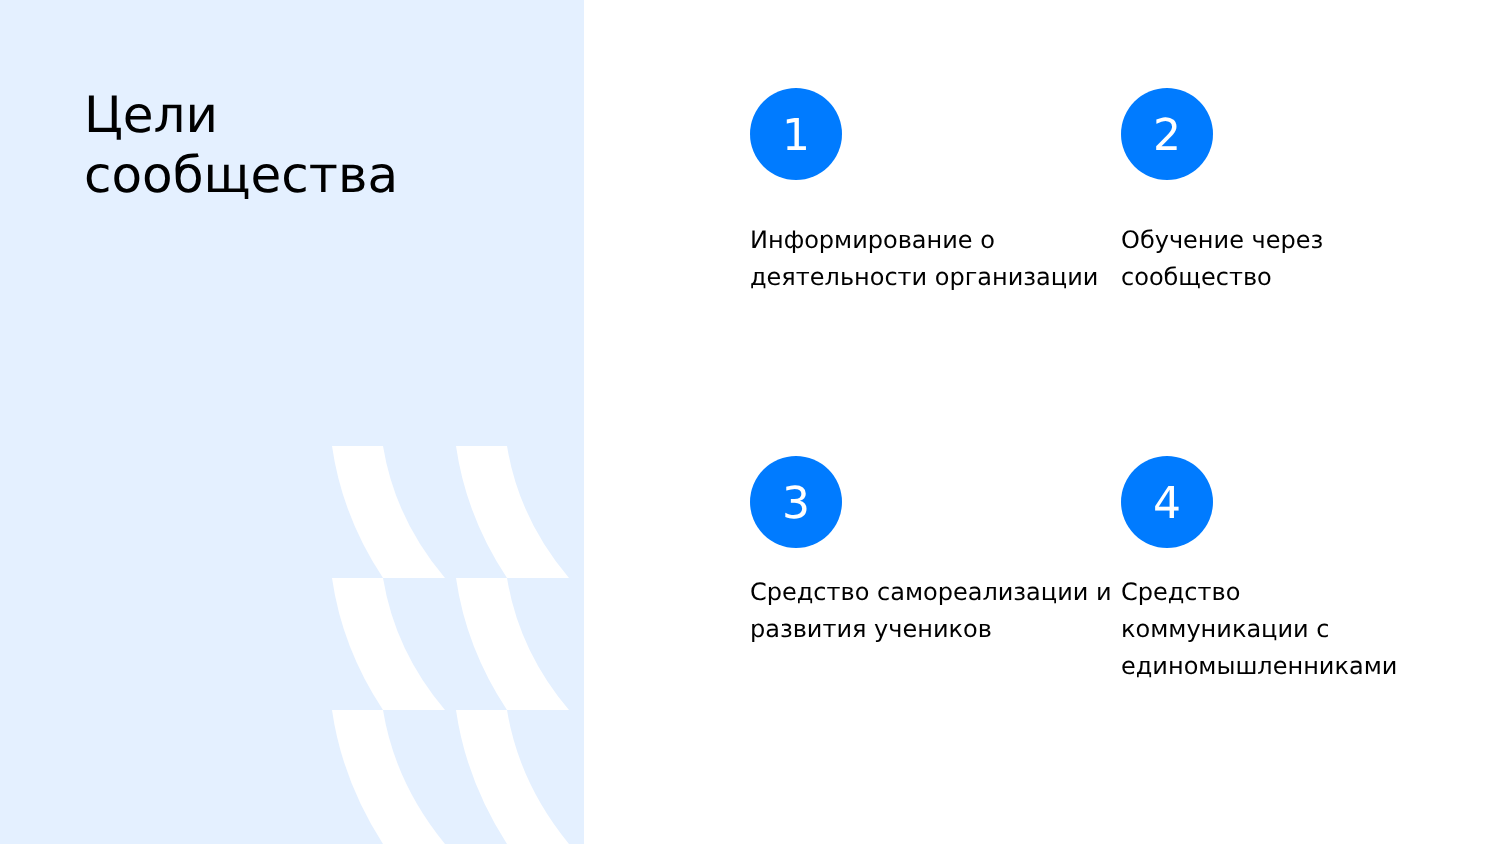Цели
сообщества
1
Информирование о деятельности организации
2
Обучение через
сообщество
3
Средство самореализации и развития учеников
4
Средство
коммуникации с единомышленниками